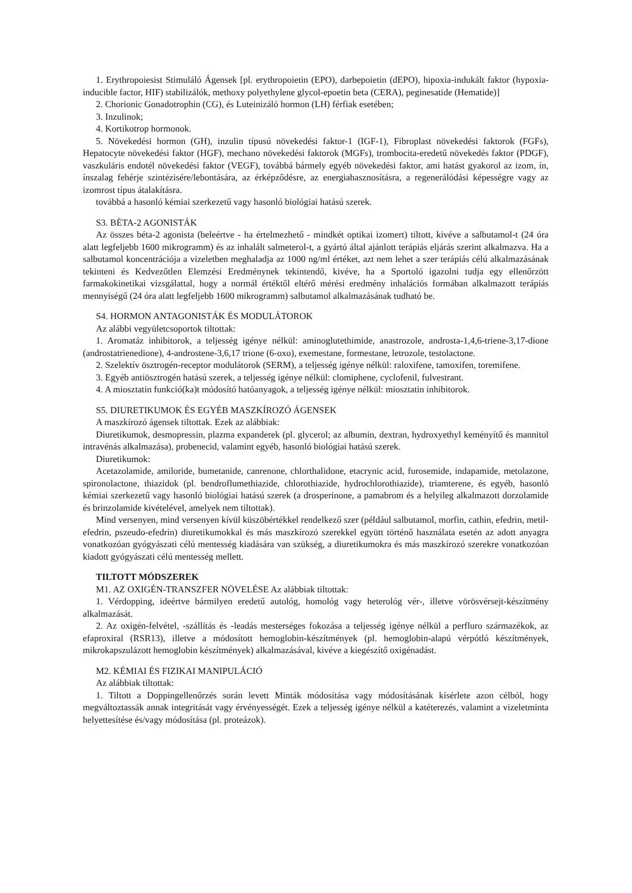1. Erythropoiesist Stimuláló Ágensek [pl. erythropoietin (EPO), darbepoietin (dEPO), hipoxia-indukált faktor (hypoxia-inducible factor, HIF) stabilizálók, methoxy polyethylene glycol-epoetin beta (CERA), peginesatide (Hematide)]
2. Chorionic Gonadotrophin (CG), és Luteinizáló hormon (LH) férfiak esetében;
3. Inzulinok;
4. Kortikotrop hormonok.
5. Növekedési hormon (GH), inzulin típusú növekedési faktor-1 (IGF-1), Fibroplast növekedési faktorok (FGFs), Hepatocyte növekedési faktor (HGF), mechano növekedési faktorok (MGFs), trombocita-eredetű növekedés faktor (PDGF), vaszkuláris endotél növekedési faktor (VEGF), továbbá bármely egyéb növekedési faktor, ami hatást gyakorol az izom, ín, ínszalag fehérje szintézisére/lebontására, az érképződésre, az energiahasznosításra, a regenerálódási képességre vagy az izomrost típus átalakításra.
továbbá a hasonló kémiai szerkezetű vagy hasonló biológiai hatású szerek.
S3. BÉTA-2 AGONISTÁK
Az összes béta-2 agonista (beleértve - ha értelmezhető - mindkét optikai izomert) tiltott, kivéve a salbutamol-t (24 óra alatt legfeljebb 1600 mikrogramm) és az inhalált salmeterol-t, a gyártó által ajánlott terápiás eljárás szerint alkalmazva. Ha a salbutamol koncentrációja a vizeletben meghaladja az 1000 ng/ml értéket, azt nem lehet a szer terápiás célú alkalmazásának tekinteni és Kedvezőtlen Elemzési Eredménynek tekintendő, kivéve, ha a Sportoló igazolni tudja egy ellenőrzött farmakokinetikai vizsgálattal, hogy a normál értéktől eltérő mérési eredmény inhalációs formában alkalmazott terápiás mennyiségű (24 óra alatt legfeljebb 1600 mikrogramm) salbutamol alkalmazásának tudható be.
S4. HORMON ANTAGONISTÁK ÉS MODULÁTOROK
Az alábbi vegyületcsoportok tiltottak:
1. Aromatáz inhibitorok, a teljesség igénye nélkül: aminoglutethimide, anastrozole, androsta-1,4,6-triene-3,17-dione (androstatrienedione), 4-androstene-3,6,17 trione (6-oxo), exemestane, formestane, letrozole, testolactone.
2. Szelektív ösztrogén-receptor modulátorok (SERM), a teljesség igénye nélkül: raloxifene, tamoxifen, toremifene.
3. Egyéb antiösztrogén hatású szerek, a teljesség igénye nélkül: clomiphene, cyclofenil, fulvestrant.
4. A miosztatin funkció(ka)t módosító hatóanyagok, a teljesség igénye nélkül: miosztatin inhibitorok.
S5. DIURETIKUMOK ÉS EGYÉB MASZKÍROZÓ ÁGENSEK
A maszkírozó ágensek tiltottak. Ezek az alábbiak:
Diuretikumok, desmopressin, plazma expanderek (pl. glycerol; az albumin, dextran, hydroxyethyl keményítő és mannitol intravénás alkalmazása), probenecid, valamint egyéb, hasonló biológiai hatású szerek.
Diuretikumok:
Acetazolamide, amiloride, bumetanide, canrenone, chlorthalidone, etacrynic acid, furosemide, indapamide, metolazone, spironolactone, thiazidok (pl. bendroflumethiazide, chlorothiazide, hydrochlorothiazide), triamterene, és egyéb, hasonló kémiai szerkezetű vagy hasonló biológiai hatású szerek (a drosperinone, a pamabrom és a helyileg alkalmazott dorzolamide és brinzolamide kivételével, amelyek nem tiltottak).
Mind versenyen, mind versenyen kívül küszöbértékkel rendelkező szer (például salbutamol, morfin, cathin, efedrin, metil-efedrin, pszeudo-efedrin) diuretikumokkal és más maszkírozó szerekkel együtt történő használata esetén az adott anyagra vonatkozóan gyógyászati célú mentesség kiadására van szükség, a diuretikumokra és más maszkírozó szerekre vonatkozóan kiadott gyógyászati célú mentesség mellett.
TILTOTT MÓDSZEREK
M1. AZ OXIGÉN-TRANSZFER NÖVELÉSE Az alábbiak tiltottak:
1. Vérdopping, ideértve bármilyen eredetű autológ, homológ vagy heterológ vér-, illetve vörösvérsejt-készítmény alkalmazását.
2. Az oxigén-felvétel, -szállítás és -leadás mesterséges fokozása a teljesség igénye nélkül a perfluro származékok, az efaproxiral (RSR13), illetve a módosított hemoglobin-készítmények (pl. hemoglobin-alapú vérpótló készítmények, mikrokapszulázott hemoglobin készítmények) alkalmazásával, kivéve a kiegészítő oxigénadást.
M2. KÉMIAI ÉS FIZIKAI MANIPULÁCIÓ
Az alábbiak tiltottak:
1. Tiltott a Doppingellenőrzés során levett Minták módosítása vagy módosításának kísérlete azon célból, hogy megváltoztassák annak integritását vagy érvényességét. Ezek a teljesség igénye nélkül a katéterezés, valamint a vizeletminta helyettesítése és/vagy módosítása (pl. proteázok).